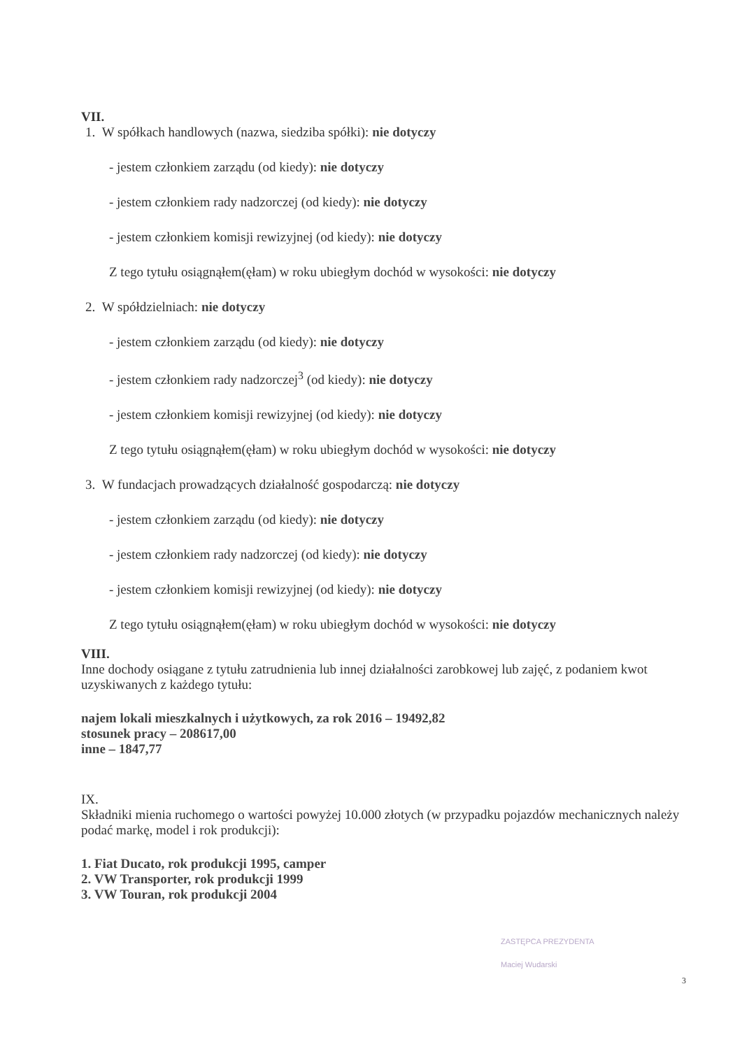VII.
1. W spółkach handlowych (nazwa, siedziba spółki): nie dotyczy
- jestem członkiem zarządu (od kiedy): nie dotyczy
- jestem członkiem rady nadzorczej (od kiedy): nie dotyczy
- jestem członkiem komisji rewizyjnej (od kiedy): nie dotyczy
Z tego tytułu osiągnąłem(ęłam) w roku ubiegłym dochód w wysokości: nie dotyczy
2. W spółdzielniach: nie dotyczy
- jestem członkiem zarządu (od kiedy): nie dotyczy
- jestem członkiem rady nadzorczej<sup>3</sup> (od kiedy): nie dotyczy
- jestem członkiem komisji rewizyjnej (od kiedy): nie dotyczy
Z tego tytułu osiągnąłem(ęłam) w roku ubiegłym dochód w wysokości: nie dotyczy
3. W fundacjach prowadzących działalność gospodarczą: nie dotyczy
- jestem członkiem zarządu (od kiedy): nie dotyczy
- jestem członkiem rady nadzorczej (od kiedy): nie dotyczy
- jestem członkiem komisji rewizyjnej (od kiedy): nie dotyczy
Z tego tytułu osiągnąłem(ęłam) w roku ubiegłym dochód w wysokości: nie dotyczy
VIII.
Inne dochody osiągane z tytułu zatrudnienia lub innej działalności zarobkowej lub zajęć, z podaniem kwot uzyskiwanych z każdego tytułu:
najem lokali mieszkalnych i użytkowych, za rok 2016 – 19492,82
stosunek pracy – 208617,00
inne – 1847,77
IX.
Składniki mienia ruchomego o wartości powyżej 10.000 złotych (w przypadku pojazdów mechanicznych należy podać markę, model i rok produkcji):
1. Fiat Ducato, rok produkcji 1995, camper
2. VW Transporter, rok produkcji 1999
3. VW Touran, rok produkcji 2004
ZASTĘPCA PREZYDENTA
Maciej Wudarski
3